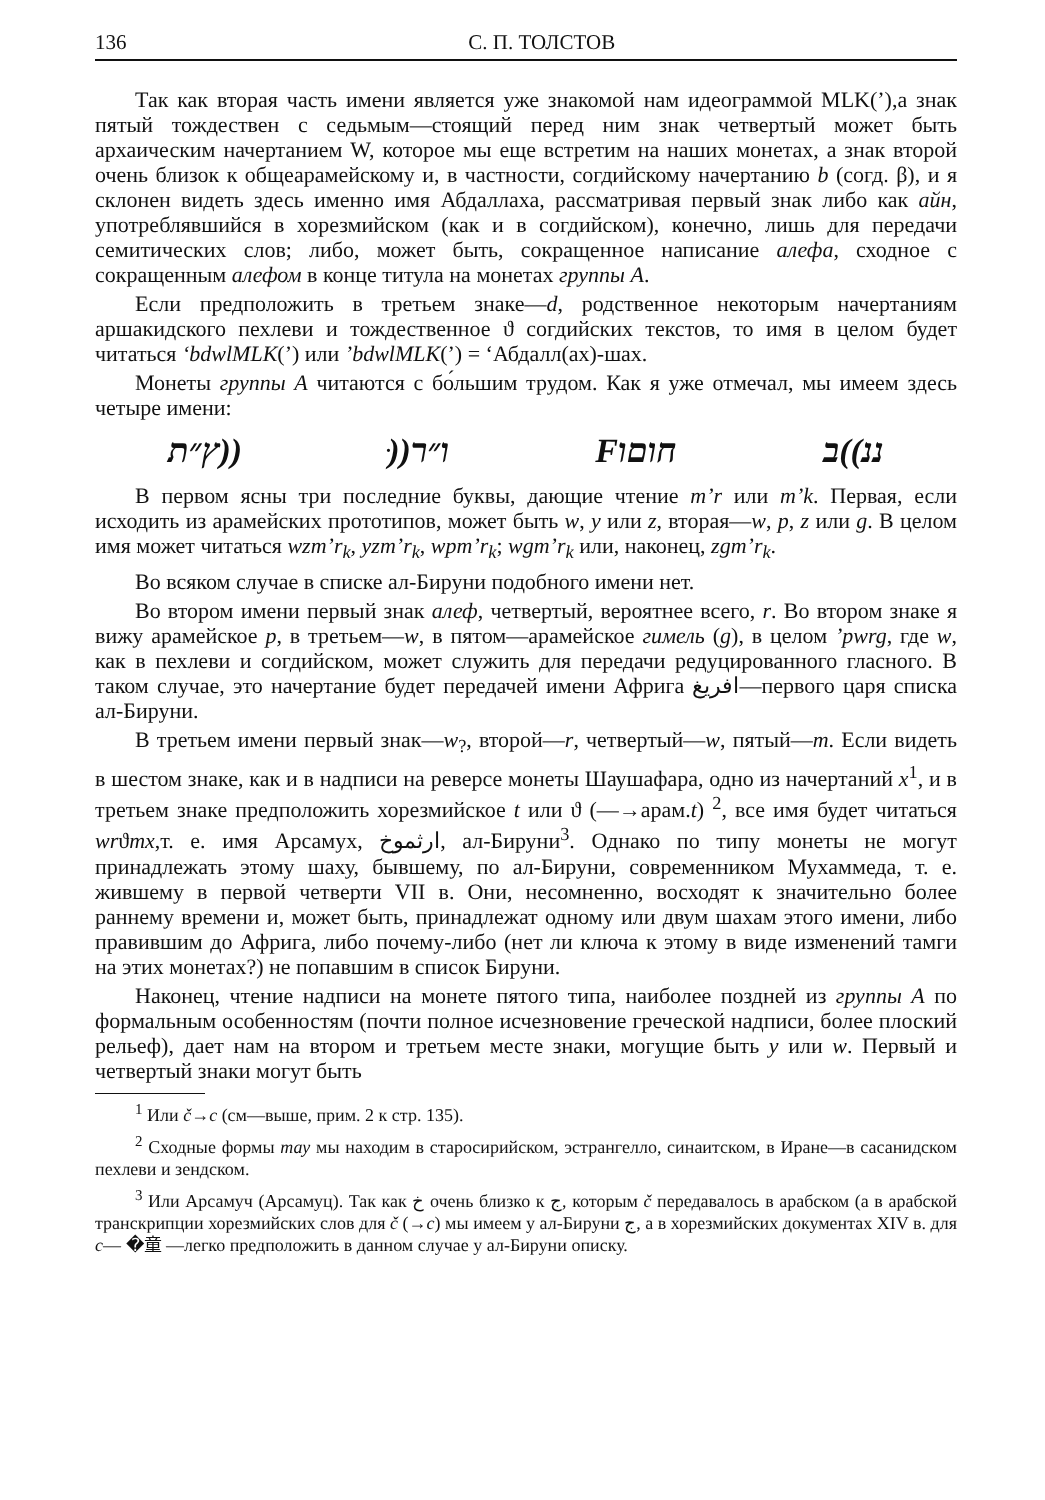136 С. П. ТОЛСТОВ
Так как вторая часть имени является уже знакомой нам идеограммой MLK(’),а знак пятый тождествен с седьмым—стоящий перед ним знак четвертый может быть архаическим начертанием W, которое мы еще встретим на наших монетах, а знак второй очень близок к общеарамейскому и, в частности, согдийскому начертанию b (согд. β), и я склонен видеть здесь именно имя Абдаллаха, рассматривая первый знак либо как айн, употреблявшийся в хорезмийском (как и в согдийском), конечно, лишь для передачи семитических слов; либо, может быть, сокращенное написание алефа, сходное с сокращенным алефом в конце титула на монетах группы А.
Если предположить в третьем знаке—d, родственное некоторым начертаниям аршакидского пехлеви и тождественное ϑ согдийских текстов, то имя в целом будет читаться ‘bdwlMLK(’) или ’bdwlMLK(’) = ‘Абдалл(ах)-шах.
Монеты группы А читаются с бо́льшим трудом. Как я уже отмечал, мы имеем здесь четыре имени:
ץ״ת)) ּ))ו״ר Fחוםו ננ))ב
В первом ясны три последние буквы, дающие чтение m’r или m’k. Первая, если исходить из арамейских прототипов, может быть w, y или z, вторая—w, p, z или g. В целом имя может читаться wzm’r<sub>k</sub>, yzm’r<sub>k</sub>, wpm’r<sub>k</sub>; wgm’r<sub>k</sub> или, наконец, zgm’r<sub>k</sub>.
Во всяком случае в списке ал-Бируни подобного имени нет.
Во втором имени первый знак алеф, четвертый, вероятнее всего, r. Во втором знаке я вижу арамейское p, в третьем—w, в пятом—арамейское гимель (g), в целом ’pwrg, где w, как в пехлеви и согдийском, может служить для передачи редуцированного гласного. В таком случае, это начертание будет передачей имени Африга افريغ—первого царя списка ал-Бируни.
В третьем имени первый знак—w<sub>?</sub>, второй—r, четвертый—w, пятый—m. Если видеть в шестом знаке, как и в надписи на реверсе монеты Шаушафара, одно из начертаний x<sup>1</sup>, и в третьем знаке предположить хорезмийское t или ϑ (—→арам.t) <sup>2</sup>, все имя будет читаться wrϑmx,т. е. имя Арсамух, ارثموخ, ал-Бируни<sup>3</sup>. Однако по типу монеты не могут принадлежать этому шаху, бывшему, по ал-Бируни, современником Мухаммеда, т. е. жившему в первой четверти VII в. Они, несомненно, восходят к значительно более раннему времени и, может быть, принадлежат одному или двум шахам этого имени, либо правившим до Африга, либо почему-либо (нет ли ключа к этому в виде изменений тамги на этих монетах?) не попавшим в список Бируни.
Наконец, чтение надписи на монете пятого типа, наиболее поздней из группы А по формальным особенностям (почти полное исчезновение греческой надписи, более плоский рельеф), дает нам на втором и третьем месте знаки, могущие быть y или w. Первый и четвертый знаки могут быть
<sup>1</sup> Или č→c (см—выше, прим. 2 к стр. 135).
<sup>2</sup> Сходные формы тау мы находим в старосирийском, эстрангелло, синаитском, в Иране—в сасанидском пехлеви и зендском.
<sup>3</sup> Или Арсамуч (Арсамуц). Так как خ очень близко к ج, которым č передавалось в арабском (а в арабской транскрипции хорезмийских слов для č (→c) мы имеем у ал-Бируни ج, а в хорезмийских документах XIV в. для c— �童 —легко предположить в данном случае у ал-Бируни описку.